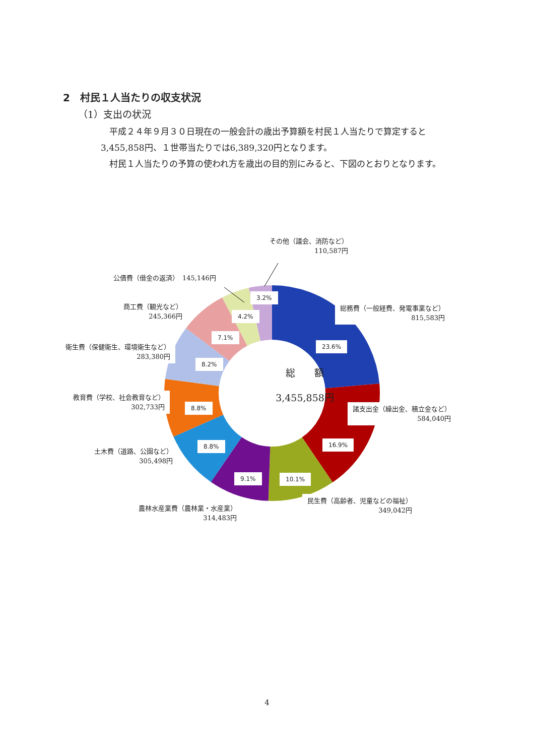2　村民１人当たりの収支状況
（1）支出の状況
　平成２４年９月３０日現在の一般会計の歳出予算額を村民１人当たりで算定すると
3,455,858円、１世帯当たりでは6,389,320円となります。
　村民１人当たりの予算の使われ方を歳出の目的別にみると、下図のとおりとなります。
その他（議会、消防など）
110,587円
公債費（借金の返済）　145,146円
商工費（観光など）
245,366円
衛生費（保健衛生、環境衛生など）
283,380円
教育費（学校、社会教育など）
302,733円
土木費（道路、公園など）
305,498円
農林水産業費（農林業・水産業）
314,483円
民生費（高齢者、児童などの福祉）
349,042円
総務費（一般経費、発電事業など）
815,583円
諸支出金（繰出金、積立金など）
584,040円
3.2%
4.2%
7.1%
8.2%
8.8%
8.8%
9.1% 10.1%
16.9%
23.6%
総　　額
3,455,858円
4